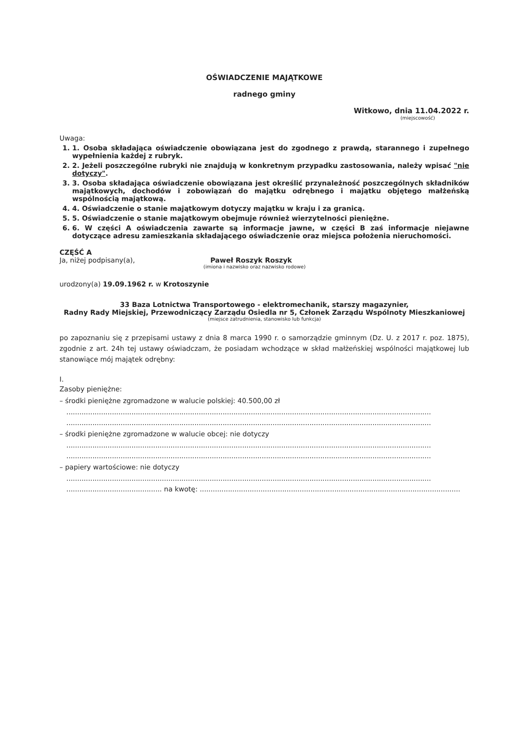OŚWIADCZENIE MAJĄTKOWE
radnego gminy
Witkowo, dnia 11.04.2022 r.
(miejscowość)
Uwaga:
1. 1. Osoba składająca oświadczenie obowiązana jest do zgodnego z prawdą, starannego i zupełnego wypełnienia każdej z rubryk.
2. 2. Jeżeli poszczególne rubryki nie znajdują w konkretnym przypadku zastosowania, należy wpisać "nie dotyczy".
3. 3. Osoba składająca oświadczenie obowiązana jest określić przynależność poszczególnych składników majątkowych, dochodów i zobowiązań do majątku odrębnego i majątku objętego małżeńską wspólnością majątkową.
4. 4. Oświadczenie o stanie majątkowym dotyczy majątku w kraju i za granicą.
5. 5. Oświadczenie o stanie majątkowym obejmuje również wierzytelności pieniężne.
6. 6. W części A oświadczenia zawarte są informacje jawne, w części B zaś informacje niejawne dotyczące adresu zamieszkania składającego oświadczenie oraz miejsca położenia nieruchomości.
CZĘŚĆ A
Ja, niżej podpisany(a), Paweł Roszyk Roszyk
(imiona i nazwisko oraz nazwisko rodowe)
urodzony(a) 19.09.1962 r. w Krotoszynie
33 Baza Lotnictwa Transportowego - elektromechanik, starszy magazynier,
Radny Rady Miejskiej, Przewodniczący Zarządu Osiedla nr 5, Członek Zarządu Wspólnoty Mieszkaniowej
(miejsce zatrudnienia, stanowisko lub funkcja)
po zapoznaniu się z przepisami ustawy z dnia 8 marca 1990 r. o samorządzie gminnym (Dz. U. z 2017 r. poz. 1875), zgodnie z art. 24h tej ustawy oświadczam, że posiadam wchodzące w skład małżeńskiej wspólności majątkowej lub stanowiące mój majątek odrębny:
I.
Zasoby pieniężne:
– środki pieniężne zgromadzone w walucie polskiej: 40.500,00 zł
........................................................................................................................................................................
........................................................................................................................................................................
– środki pieniężne zgromadzone w walucie obcej: nie dotyczy
........................................................................................................................................................................
........................................................................................................................................................................
– papiery wartościowe: nie dotyczy
........................................................................................................................................................................
............................................ na kwotę: ........................................................................................................................